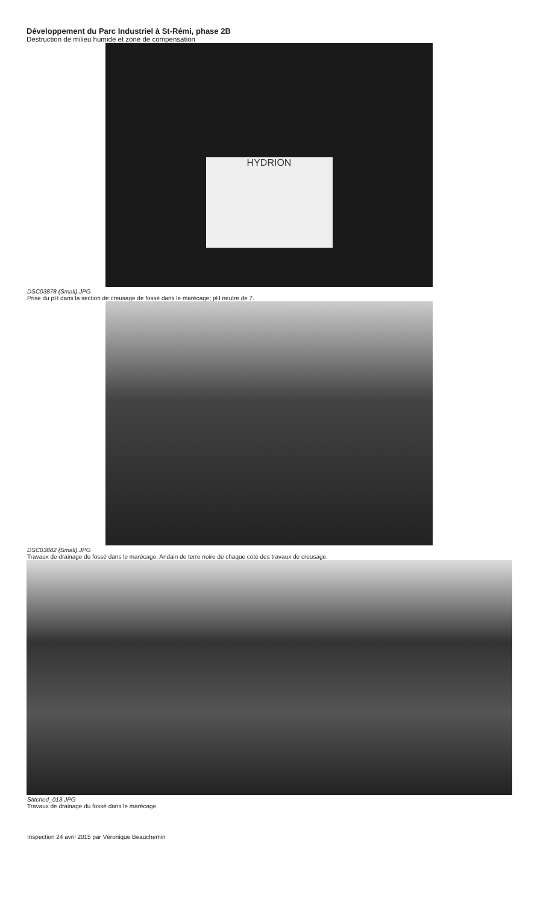Développement du Parc Industriel à St-Rémi, phase 2B
Destruction de milieu humide et zone de compensation
HYDRION
DSC03878 (Small).JPG
Prise du pH dans la section de creusage de fossé dans le marécage; pH neutre de 7.
DSC03882 (Small).JPG
Travaux de drainage du fossé dans le marécage. Andain de terre noire de chaque coté des travaux de creusage.
Stitched_013.JPG
Travaux de drainage du fossé dans le marécage.
Inspection 24 avril 2015 par Véronique Beauchemin